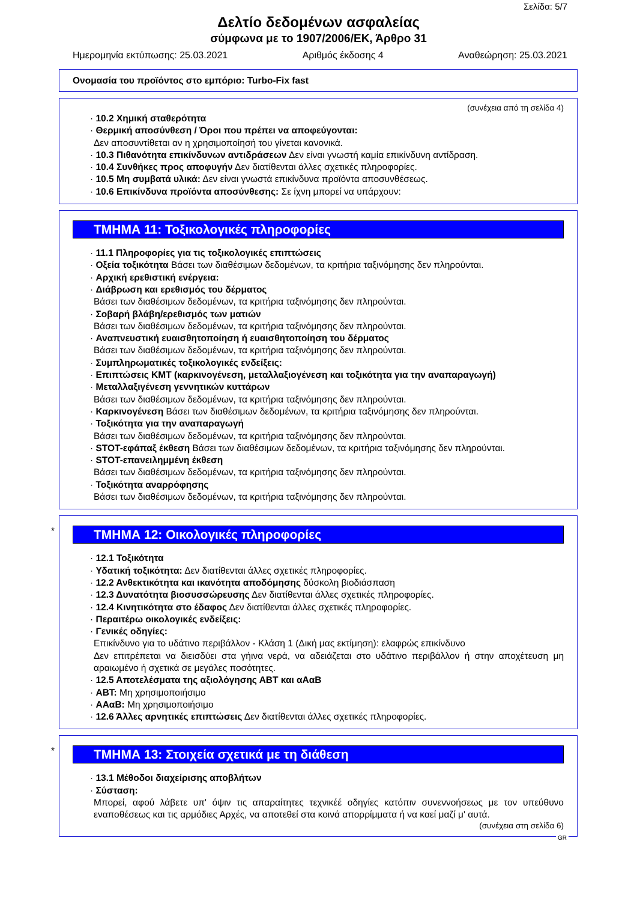Σελίδα: 5/7
Δελτίο δεδομένων ασφαλείας
σύμφωνα με το 1907/2006/ΕΚ, Άρθρο 31
Ημερομηνία εκτύπωσης: 25.03.2021 Αριθμός έκδοσης 4 Αναθεώρηση: 25.03.2021
Ονομασία του προϊόντος στο εμπόριο: Turbo-Fix fast
(συνέχεια από τη σελίδα 4)
· 10.2 Χημική σταθερότητα
· Θερμική αποσύνθεση / Όροι που πρέπει να αποφεύγονται:
Δεν αποσυντίθεται αν η χρησιμοποίησή του γίνεται κανονικά.
· 10.3 Πιθανότητα επικίνδυνων αντιδράσεων Δεν είναι γνωστή καμία επικίνδυνη αντίδραση.
· 10.4 Συνθήκες προς αποφυγήν Δεν διατίθενται άλλες σχετικές πληροφορίες.
· 10.5 Μη συμβατά υλικά: Δεν είναι γνωστά επικίνδυνα προϊόντα αποσυνθέσεως.
· 10.6 Επικίνδυνα προϊόντα αποσύνθεσης: Σε ίχνη μπορεί να υπάρχουν:
ΤΜΗΜΑ 11: Τοξικολογικές πληροφορίες
· 11.1 Πληροφορίες για τις τοξικολογικές επιπτώσεις
· Οξεία τοξικότητα Βάσει των διαθέσιμων δεδομένων, τα κριτήρια ταξινόμησης δεν πληρούνται.
· Αρχική ερεθιστική ενέργεια:
· Διάβρωση και ερεθισμός του δέρματος
Βάσει των διαθέσιμων δεδομένων, τα κριτήρια ταξινόμησης δεν πληρούνται.
· Σοβαρή βλάβη/ερεθισμός των ματιών
Βάσει των διαθέσιμων δεδομένων, τα κριτήρια ταξινόμησης δεν πληρούνται.
· Αναπνευστική ευαισθητοποίηση ή ευαισθητοποίηση του δέρματος
Βάσει των διαθέσιμων δεδομένων, τα κριτήρια ταξινόμησης δεν πληρούνται.
· Συμπληρωματικές τοξικολογικές ενδείξεις:
· Επιπτώσεις ΚΜΤ (καρκινογένεση, μεταλλαξιογένεση και τοξικότητα για την αναπαραγωγή)
· Μεταλλαξιγένεση γεννητικών κυττάρων
Βάσει των διαθέσιμων δεδομένων, τα κριτήρια ταξινόμησης δεν πληρούνται.
· Καρκινογένεση Βάσει των διαθέσιμων δεδομένων, τα κριτήρια ταξινόμησης δεν πληρούνται.
· Τοξικότητα για την αναπαραγωγή
Βάσει των διαθέσιμων δεδομένων, τα κριτήρια ταξινόμησης δεν πληρούνται.
· STOT-εφάπαξ έκθεση Βάσει των διαθέσιμων δεδομένων, τα κριτήρια ταξινόμησης δεν πληρούνται.
· STOT-επανειλημμένη έκθεση
Βάσει των διαθέσιμων δεδομένων, τα κριτήρια ταξινόμησης δεν πληρούνται.
· Τοξικότητα αναρρόφησης
Βάσει των διαθέσιμων δεδομένων, τα κριτήρια ταξινόμησης δεν πληρούνται.
*
ΤΜΗΜΑ 12: Οικολογικές πληροφορίες
· 12.1 Τοξικότητα
· Υδατική τοξικότητα: Δεν διατίθενται άλλες σχετικές πληροφορίες.
· 12.2 Ανθεκτικότητα και ικανότητα αποδόμησης δύσκολη βιοδιάσπαση
· 12.3 Δυνατότητα βιοσυσσώρευσης Δεν διατίθενται άλλες σχετικές πληροφορίες.
· 12.4 Κινητικότητα στο έδαφος Δεν διατίθενται άλλες σχετικές πληροφορίες.
· Περαιτέρω οικολογικές ενδείξεις:
· Γενικές οδηγίες:
Επικίνδυνο για το υδάτινο περιβάλλον - Κλάση 1 (Δική μας εκτίμηση): ελαφρώς επικίνδυνο
Δεν επιτρέπεται να διεισδύει στα γήινα νερά, να αδειάζεται στο υδάτινο περιβάλλον ή στην αποχέτευση μη αραιωμένο ή σχετικά σε μεγάλες ποσότητες.
· 12.5 Αποτελέσματα της αξιολόγησης ΑΒΤ και αΑαΒ
· ΑΒΤ: Μη χρησιμοποιήσιμο
· ΑΑαΒ: Μη χρησιμοποιήσιμο
· 12.6 Άλλες αρνητικές επιπτώσεις Δεν διατίθενται άλλες σχετικές πληροφορίες.
*
ΤΜΗΜΑ 13: Στοιχεία σχετικά με τη διάθεση
· 13.1 Μέθοδοι διαχείρισης αποβλήτων
· Σύσταση:
Μπορεί, αφού λάβετε υπ' όψιν τις απαραίτητες τεχνικέέ οδηγίες κατόπιν συνεννοήσεως με τον υπεύθυνο εναποθέσεως και τις αρμόδιες Αρχές, να αποτεθεί στα κοινά απορρίμματα ή να καεί μαζί μ' αυτά.
(συνέχεια στη σελίδα 6)
GR